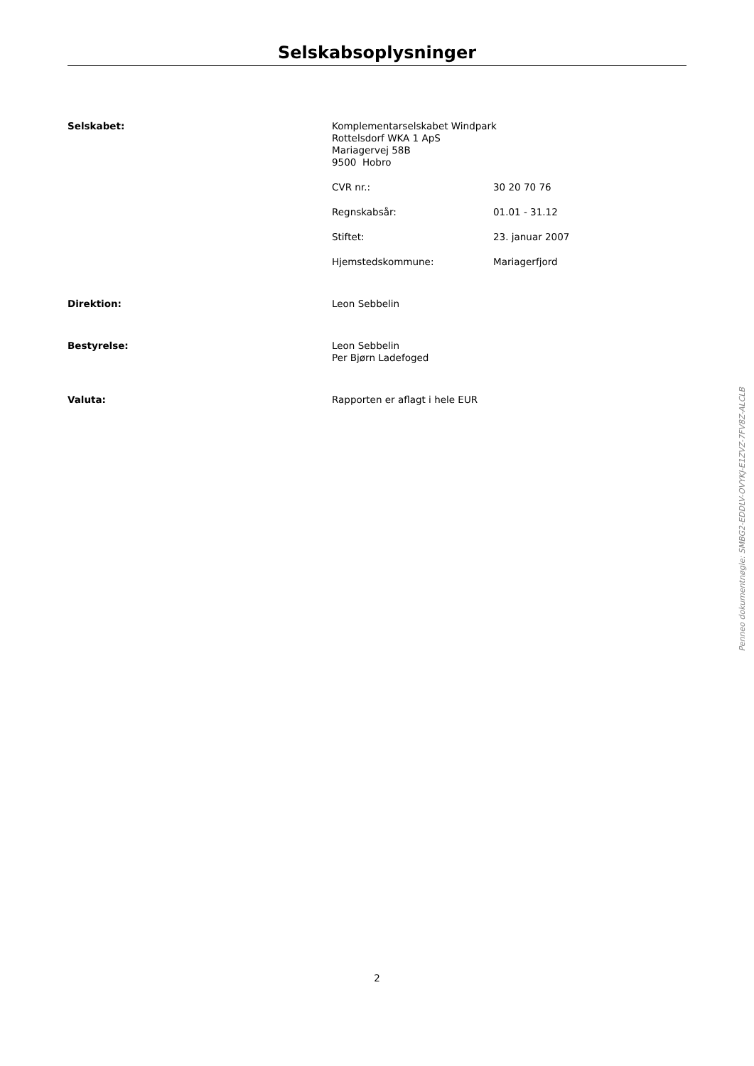Selskabsoplysninger
Selskabet:
Komplementarselskabet Windpark
Rottelsdorf WKA 1 ApS
Mariagervej 58B
9500 Hobro
CVR nr.: 30 20 70 76
Regnskabsår: 01.01 - 31.12
Stiftet: 23. januar 2007
Hjemstedskommune: Mariagerfjord
Direktion:
Leon Sebbelin
Bestyrelse:
Leon Sebbelin
Per Bjørn Ladefoged
Valuta:
Rapporten er aflagt i hele EUR
2
Penneo dokumentnøgle: SMBG2-EDDLV-OVYKJ-E1ZVZ-7FV8Z-ALCLB